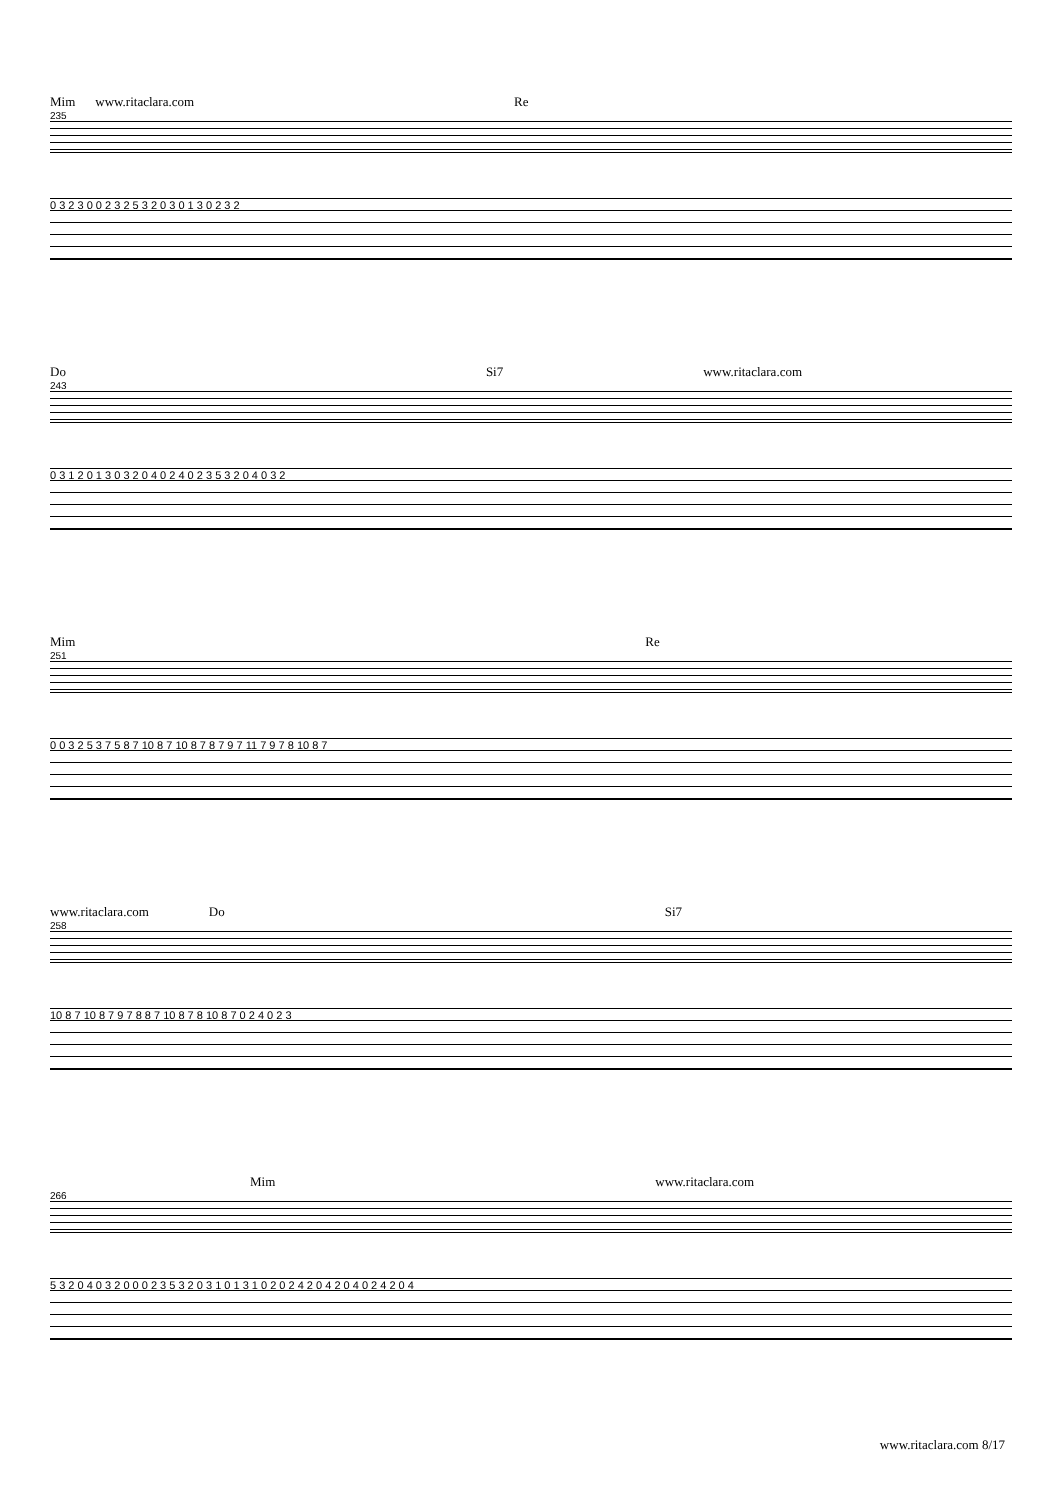Mim www.ritaclara.com Re
235
0 3 2 3 0 0 2 3 2 5 3 2 0 3 0 1 3 0 2 3 2
Do Si7 www.ritaclara.com
243
0 3 1 2 0 1 3 0 3 2 0 4 0 2 4 0 2 3 5 3 2 0 4 0 3 2
Mim Re
251
0 0 3 2 5 3 7 5 8 7 10 8 7 10 8 7 8 7 9 7 11 7 9 7 8 10 8 7
www.ritaclara.com Do Si7
258
10 8 7 10 8 7 9 7 8 8 7 10 8 7 8 10 8 7 0 2 4 0 2 3
Mim www.ritaclara.com
266
5 3 2 0 4 0 3 2 0 0 0 2 3 5 3 2 0 3 1 0 1 3 1 0 2 0 2 4 2 0 4 2 0 4 0 2 4 2 0 4
www.ritaclara.com 8/17